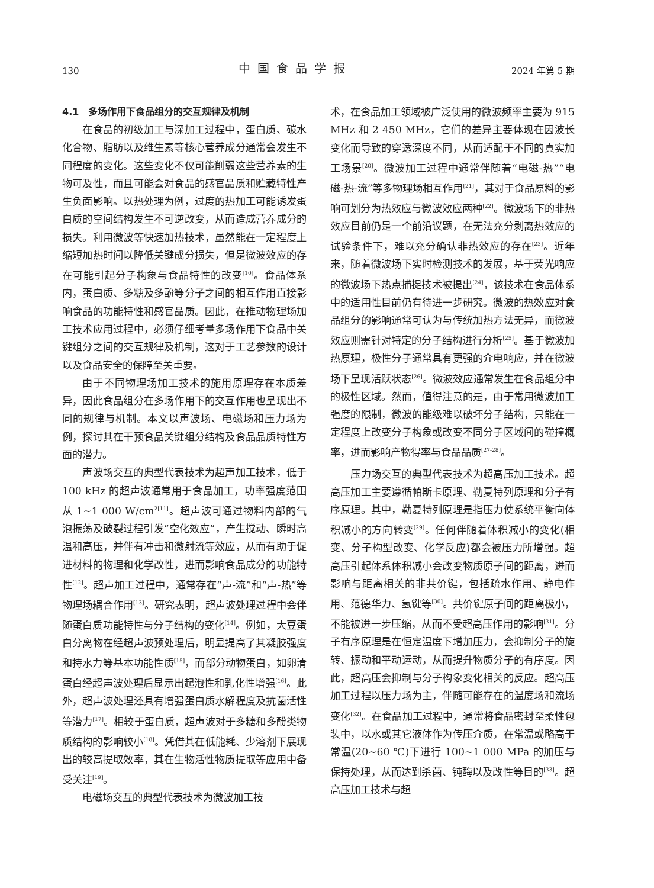130 中国食品学报 2024 年第 5 期
4.1　多场作用下食品组分的交互规律及机制
在食品的初级加工与深加工过程中，蛋白质、碳水化合物、脂肪以及维生素等核心营养成分通常会发生不同程度的变化。这些变化不仅可能削弱这些营养素的生物可及性，而且可能会对食品的感官品质和贮藏特性产生负面影响。以热处理为例，过度的热加工可能诱发蛋白质的空间结构发生不可逆改变，从而造成营养成分的损失。利用微波等快速加热技术，虽然能在一定程度上缩短加热时间以降低关键成分损失，但是微波效应的存在可能引起分子构象与食品特性的改变<sup>[10]</sup>。食品体系内，蛋白质、多糖及多酚等分子之间的相互作用直接影响食品的功能特性和感官品质。因此，在推动物理场加工技术应用过程中，必须仔细考量多场作用下食品中关键组分之间的交互规律及机制，这对于工艺参数的设计以及食品安全的保障至关重要。
由于不同物理场加工技术的施用原理存在本质差异，因此食品组分在多场作用下的交互作用也呈现出不同的规律与机制。本文以声波场、电磁场和压力场为例，探讨其在干预食品关键组分结构及食品品质特性方面的潜力。
声波场交互的典型代表技术为超声加工技术，低于 100 kHz 的超声波通常用于食品加工，功率强度范围从 1~1 000 W/cm<sup>2[11]</sup>。超声波可通过物料内部的气泡振荡及破裂过程引发“空化效应”，产生搅动、瞬时高温和高压，并伴有冲击和微射流等效应，从而有助于促进材料的物理和化学改性，进而影响食品成分的功能特性<sup>[12]</sup>。超声加工过程中，通常存在“声-流”和“声-热”等物理场耦合作用<sup>[13]</sup>。研究表明，超声波处理过程中会伴随蛋白质功能特性与分子结构的变化<sup>[14]</sup>。例如，大豆蛋白分离物在经超声波预处理后，明显提高了其凝胶强度和持水力等基本功能性质<sup>[15]</sup>，而部分动物蛋白，如卵清蛋白经超声波处理后显示出起泡性和乳化性增强<sup>[16]</sup>。此外，超声波处理还具有增强蛋白质水解程度及抗菌活性等潜力<sup>[17]</sup>。相较于蛋白质，超声波对于多糖和多酚类物质结构的影响较小<sup>[18]</sup>。凭借其在低能耗、少溶剂下展现出的较高提取效率，其在生物活性物质提取等应用中备受关注<sup>[19]</sup>。
电磁场交互的典型代表技术为微波加工技
术，在食品加工领域被广泛使用的微波频率主要为 915 MHz 和 2 450 MHz，它们的差异主要体现在因波长变化而导致的穿透深度不同，从而适配于不同的真实加工场景<sup>[20]</sup>。微波加工过程中通常伴随着“电磁-热”“电磁-热-流”等多物理场相互作用<sup>[21]</sup>，其对于食品原料的影响可划分为热效应与微波效应两种<sup>[22]</sup>。微波场下的非热效应目前仍是一个前沿议题，在无法充分剥离热效应的试验条件下，难以充分确认非热效应的存在<sup>[23]</sup>。近年来，随着微波场下实时检测技术的发展，基于荧光响应的微波场下热点捕捉技术被提出<sup>[24]</sup>，该技术在食品体系中的适用性目前仍有待进一步研究。微波的热效应对食品组分的影响通常可认为与传统加热方法无异，而微波效应则需针对特定的分子结构进行分析<sup>[25]</sup>。基于微波加热原理，极性分子通常具有更强的介电响应，并在微波场下呈现活跃状态<sup>[26]</sup>。微波效应通常发生在食品组分中的极性区域。然而，值得注意的是，由于常用微波加工强度的限制，微波的能级难以破坏分子结构，只能在一定程度上改变分子构象或改变不同分子区域间的碰撞概率，进而影响产物得率与食品品质<sup>[27-28]</sup>。
压力场交互的典型代表技术为超高压加工技术。超高压加工主要遵循帕斯卡原理、勒夏特列原理和分子有序原理。其中，勒夏特列原理是指压力使系统平衡向体积减小的方向转变<sup>[29]</sup>。任何伴随着体积减小的变化(相变、分子构型改变、化学反应)都会被压力所增强。超高压引起体系体积减小会改变物质原子间的距离，进而影响与距离相关的非共价键，包括疏水作用、静电作用、范德华力、氢键等<sup>[30]</sup>。共价键原子间的距离极小，不能被进一步压缩，从而不受超高压作用的影响<sup>[31]</sup>。分子有序原理是在恒定温度下增加压力，会抑制分子的旋转、振动和平动运动，从而提升物质分子的有序度。因此，超高压会抑制与分子构象变化相关的反应。超高压加工过程以压力场为主，伴随可能存在的温度场和流场变化<sup>[32]</sup>。在食品加工过程中，通常将食品密封至柔性包装中，以水或其它液体作为传压介质，在常温或略高于常温(20~60 ℃)下进行 100~1 000 MPa 的加压与保持处理，从而达到杀菌、钝酶以及改性等目的<sup>[33]</sup>。超高压加工技术与超